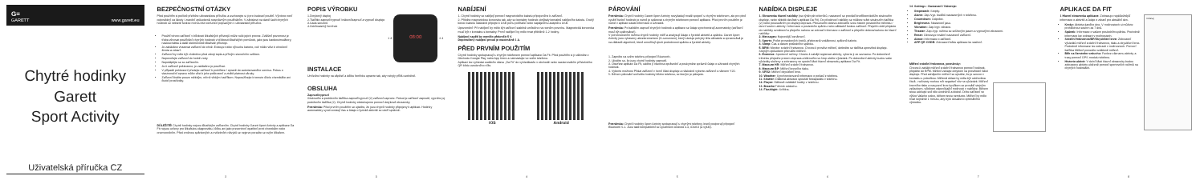G≡
GARETT
www.garett.eu
Chytré hodinky
Garett
Sport Activity
Uživatelská příručka CZ
BEZPEČNOSTNÍ OTÁZKY
Před použitím si pečlivě přečtěte uživatelskou příručku a uschovejte si ji pro budoucí použití. Výrobce není odpovědný za škody / zranění způsobená nesprávným používáním. V závislosti na dané šarži chytrých hodinek se některé funkce mohou lišit od funkcí popsaných v uživatelské příručce.
Použití tohoto zařízení v blízkosti lékařských přístrojů může rušit jejich provoz. Zvláštní pozornost je třeba věnovat používání chytrých hodinek v blízkosti lékařských pomůcek, jako jsou kardiostimulátory, naslouchátka a další elektronické lékařské přístroje.
Je zakázáno vhazovat zařízení do ohně. Existuje riziko výbuchu baterie, což může vést k ohrožení života a zdraví.
Zařízení by mělo být chráněno před zdroji tepla a přímým slunečním světlem.
Neponořujte zařízení do horké vody.
Nepotápějte se se zařízením.
Je-li zařízení poškozeno, je zakázáno je používat.
V případě poškození předejte zařízení k prohlídce / opravě do autorizovaného servisu. Pokus o vlastnoruční opravu může vést k jeho poškození a ztrátě platnost záruky.
Zařízení čistěte pouze měkkým, mírně vlhkým hadříkem. Nepoužívejte k tomuto účelu chemikálie ani čisticí prostředky.
DŮLEŽITÉ! Chytré hodinky nejsou lékařským zařízením. Chytré hodinky Garett Sport Activity a aplikace Da Fit nejsou určeny pro lékařskou diagnostiku, léčbu ani jako preventivní opatření proti chorobám nebo onemocněním. Před změnou spánkových a cvičebních návyků se nejprve poraďte se svým lékařem.
2
POPIS VÝROBKU
1.Dotykový displej
2.Tlačítko zapnutí/vypnutí /vrácení/zapnutí a vypnutí displeje
3.Sada senzorů
4.Odnímatelný řemínek
1 3
08:00
2 4
INSTALACE
Umístěte hodinky na zápěstí a délku řemínku upravte tak, aby nebyly příliš uvolněné.
OBSLUHA
Zapnutí/vypnutí
Stisknutím a podržením tlačítka zapnutí/vypnutí (2) zařízení zapnete. Pokud je zařízení zapnuté, vypněte jej podržením tlačítka (2). Chytré hodinky obsluhujeme pomocí dotykové obrazovky.
Poznámka: Před prvním použitím se ujistěte, že jsou chytré hodinky připojeny k aplikaci. Hodinky automaticky synchronizují čas a údaje o fyzické aktivitě se uloží správně.
3
NABÍJENÍ
1. Chytré hodinky se nabíjejí pomocí magnetického kabelu připojeného k zařízení.
2. Přiložte magnetickou koncovku tak, aby se kontakty hodinek dotýkaly kontaktů nabíjecího kabelu. Druhý konec kabelu následně připojte k USB portu počítače nebo napájecímu adaptéru USB.
Upozornění: Při nabíjení by mělo být zařízení stabilně umístěno na rovném povrchu. Magnetická koncovka musí být v kontaktu s kontakty. První nabíjení by mělo trvat přibližně 1-2 hodiny.
Nabíjecí napětí by nemělo překročit 5 V.
Doporučený nabíjecí proud je maximálně 1 A.
PŘED PRVNÍM POUŽITÍM
Chytré hodinky spolupracují s chytrým telefonem pomocí aplikace Da Fit. Před použitím si ji stáhněte z Obchodu Google Play nebo App Store a nainstalujte ve svém telefonu.
Aplikaci lze vyhledat zadáním názvu „Da Fit" do vyhledávače v obchodě nebo naskenováním příslušného QR kódu uvedeného níže.
iOS Android
4
PÁROVÁNÍ
Poznámka: Chytré hodinky Garett Sport Activity nevyžadují trvalé spojení s chytrým telefonem, ale pro plné využití funkcí hodinek je nutné je spárovat s chytrým telefonem pomocí aplikace. Před prvním použitím je nutné v aplikaci zadat informace o uživateli.
Poznámka: Po každém zapnutí chytrých hodinek a aplikace se údaje synchronizují automaticky (zařízení musí být spárována!).
V pohotovostním režimu chytré hodinky měří a analyzují údaje o fyzické aktivitě a spánku. Garett Sport Activity jsou vybaveny akcelerometrem (G-senzorem), který sleduje pohyby těla uživatele a zpracovává je na základě algoritmů, které umožňují zjistit podrobnosti spánku a fyzické aktivity.
1. Zapněte na svém telefonu připojení Bluetooth.
2. Ujistěte se, že jsou chytré hodinky zapnuté.
3. Otevřete aplikaci Da Fit, udělte jí všechna oprávnění a poskytněte správné údaje o uživateli chytrých hodinek.
4. Vyberte možnost Přidat zařízení v horní části displeje a následně vyberte zařízení s názvem Y20.
5. Během párování umístěte hodinky blízko telefonu, se kterým je párujete.
Poznámka: Chytré hodinky Sport Activity spolupracují s chytrými telefony, které podporují připojení Bluetooth 5.1. Jsou také kompatibilní se systémem Android 4.4, iOS8.0 (a vyšší).
5
NABÍDKA DISPLEJE
1. Obrazovka hlavní nabídky (na výběr pět ciferníků, nastavení se provádí knoflíkem/delším stisknutím displeje, nebo několik desítek v aplikaci Da Fit). Do předchozí nabídky se můžete vrátit stisknutím tlačítka (2) nebo posouváním po displeji doprava. Přesunutím doleva zobrazíte svou historii posledního tréninku / denní souhrn aktivity / informace o posledním spánku nebo základní funkce zařízení. Přejetím dolů přejdete do nabídky oznámení a přejetím nahoru se zobrazí informace o zařízení a přejetím doleva/nahoru do hlavní nabídky:
2. Messages: Nejnovější oznámení.
3. Sports: Počet provedených kroků, překonaná vzdálenost, spálené kalorie.
4. Sleep: Čas a datum posledního spánku.
5. BPM: Monitor srdeční frekvence. Chcete-li provést měření, dotkněte se tlačítka uprostřed displeje. Stejným způsobem přerušíte měření.
6. Exercise: Sportovní režimy. Chcete-li zahájit registraci aktivity, vyberte ji ze seznamu. Po dokončení tréninku přejeďte prstem doprava a kliknutím na Stop uložte výsledek. Po dokončení aktivity budou vaše výsledky uloženy a zobrazeny ve spodní části hlavní obrazovky aplikace Da Fit.
7. Measure HR: Měření srdeční frekvence.
8. Measure BP: Měření krevního tlaku.
9. SPO2: Měření okysličení krve.
10. Weather: Synchronizované informace o počasí z telefonu.
11. Shutter: Dálková aktivace spouště fotoaparátu v telefonu.
12. Player: Dálkové ovládání hudby v telefonu.
13. Breathe Trénink oddechu.
14. Flashlight: Svítilna.
6
14. Settings - Nastavení / Nástroje:
Stopwatch: Stopky.
Alarm: Zap./vyp. budíků nastavených v telefonu.
Countdown: Odpočet.
Brightness: Nastavení jasu.
Vibration: Zap./vyp. vibrace.
Theater: Zap./vyp. režimu se sníženým jasem a vypnutými vibracemi.
Reset: Obnovuje tovární nastavení zařízení.
About: Informace o zařízení.
APP QR CODE: Zobrazení kódu aplikace ke stažení.
Měření srdeční frekvence, poznámky:
Chcete-li zahájit měření srdeční frekvence pomocí hodinek, přejděte do BPM. Měření zahajte dotykem na prostřední části displeje. Před zahájením měření se ujistěte, že je senzor v kontaktu s pokožkou. Měřená oblast by měla být udržována čistá - nečistoty mohou mít negativní vliv na výsledek. Měření krevního tlaku a nasycení krve kyslíkem se provádí stejným způsobem, výběrem odpovídající možnosti v nabídce. Během testu udržujte své tělo uvolněné a klidné. Držte zařízení ve výšce Vašeho srdce, během testu nemluvte. Měření by mělo trvat nejméně 1 minutu, aby bylo dosaženo optimálního výsledku.
7
APLIKACE DA FIT
1 Hlavní obrazovka aplikace: Zobrazuje nejdůležitější informace o aktivitě a údaje o zdraví pro aktuální den.
Kroky: Aktivita daného dne. V možnostech si můžete prohlédnout souhrn za 7 dnů.
Spánek: Informace o vašem posledním spánku. Podrobné informace lze zobrazit v možnostech.
Srdeční frekvence/BP/Okysličení krve: Zobrazení výsledků měření srdeční frekvence, tlaku a okysličení krve. Podrobné informace lze zobrazit v možnostech. Pomocí tlačítka Měření proveďte vzdálené měření.
Běh na čerstvém vzduchu: Funkce záznamu aktivity a trasy pomocí GPS modulu telefonu.
Historie aktivit: V dolní části hlavní obrazovky budou zobrazeny aktivity uložené pomocí sportovních režimů na chytrých hodinkách.
Dzisiaj
8